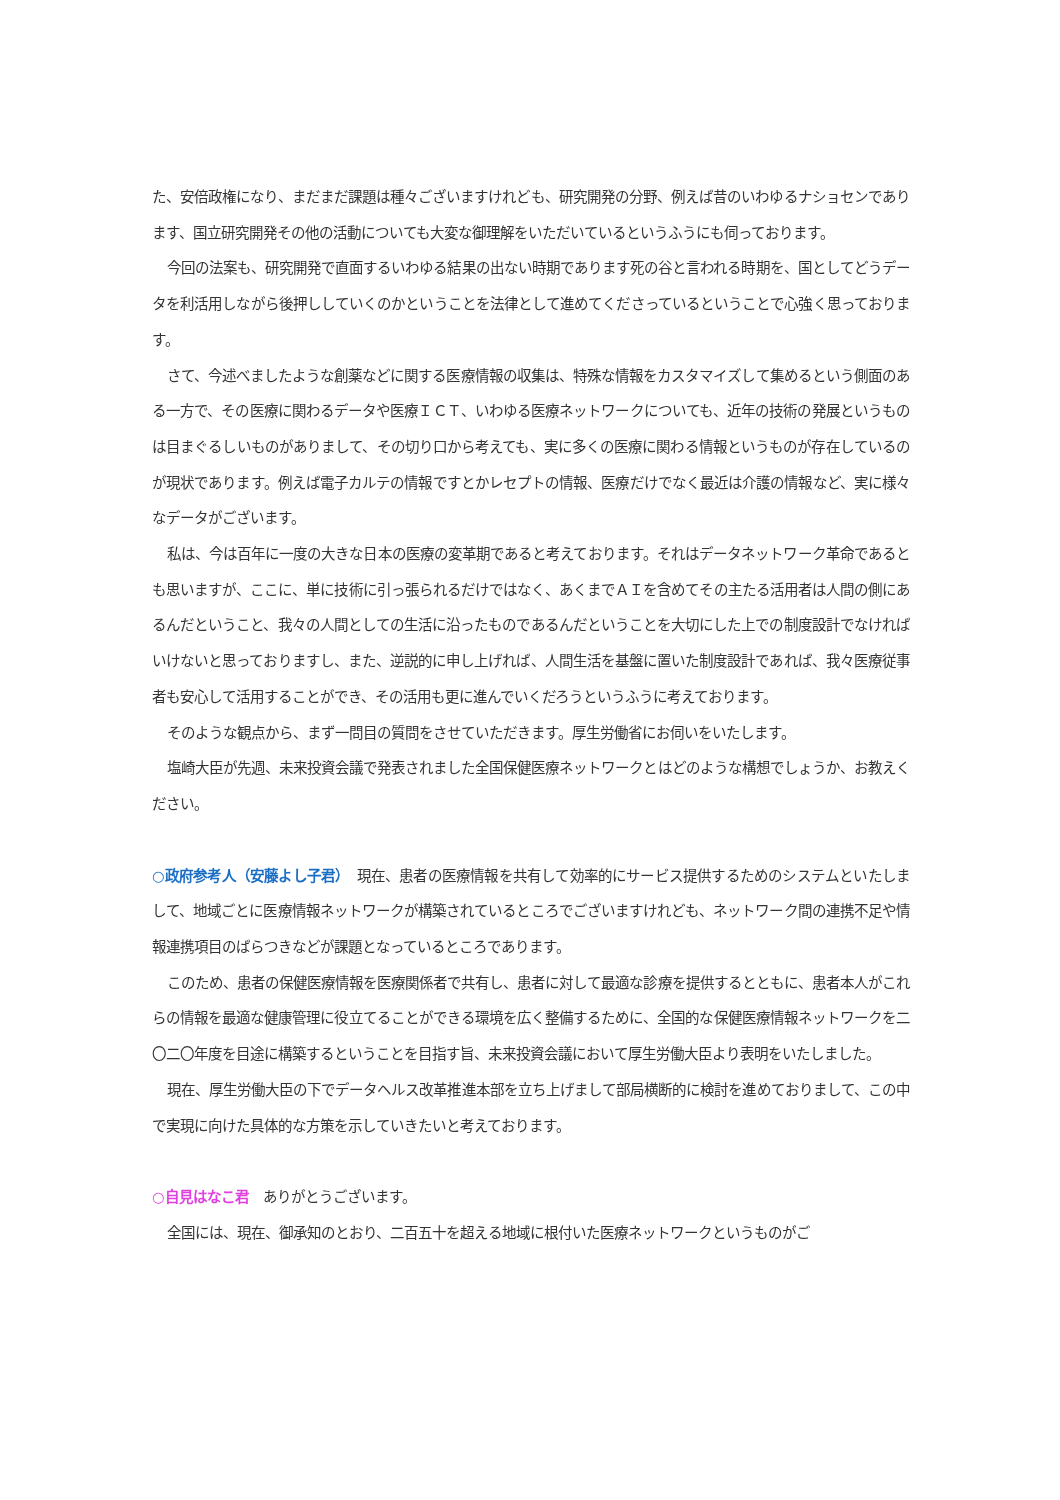た、安倍政権になり、まだまだ課題は種々ございますけれども、研究開発の分野、例えば昔のいわゆるナショセンであります、国立研究開発その他の活動についても大変な御理解をいただいているというふうにも伺っております。
今回の法案も、研究開発で直面するいわゆる結果の出ない時期であります死の谷と言われる時期を、国としてどうデータを利活用しながら後押ししていくのかということを法律として進めてくださっているということで心強く思っております。
さて、今述べましたような創薬などに関する医療情報の収集は、特殊な情報をカスタマイズして集めるという側面のある一方で、その医療に関わるデータや医療ＩＣＴ、いわゆる医療ネットワークについても、近年の技術の発展というものは目まぐるしいものがありまして、その切り口から考えても、実に多くの医療に関わる情報というものが存在しているのが現状であります。例えば電子カルテの情報ですとかレセプトの情報、医療だけでなく最近は介護の情報など、実に様々なデータがございます。
私は、今は百年に一度の大きな日本の医療の変革期であると考えております。それはデータネットワーク革命であるとも思いますが、ここに、単に技術に引っ張られるだけではなく、あくまでＡＩを含めてその主たる活用者は人間の側にあるんだということ、我々の人間としての生活に沿ったものであるんだということを大切にした上での制度設計でなければいけないと思っておりますし、また、逆説的に申し上げれば、人間生活を基盤に置いた制度設計であれば、我々医療従事者も安心して活用することができ、その活用も更に進んでいくだろうというふうに考えております。
そのような観点から、まず一問目の質問をさせていただきます。厚生労働省にお伺いをいたします。
塩崎大臣が先週、未来投資会議で発表されました全国保健医療ネットワークとはどのような構想でしょうか、お教えください。
○政府参考人（安藤よし子君）　現在、患者の医療情報を共有して効率的にサービス提供するためのシステムといたしまして、地域ごとに医療情報ネットワークが構築されているところでございますけれども、ネットワーク間の連携不足や情報連携項目のばらつきなどが課題となっているところであります。
このため、患者の保健医療情報を医療関係者で共有し、患者に対して最適な診療を提供するとともに、患者本人がこれらの情報を最適な健康管理に役立てることができる環境を広く整備するために、全国的な保健医療情報ネットワークを二〇二〇年度を目途に構築するということを目指す旨、未来投資会議において厚生労働大臣より表明をいたしました。
現在、厚生労働大臣の下でデータヘルス改革推進本部を立ち上げまして部局横断的に検討を進めておりまして、この中で実現に向けた具体的な方策を示していきたいと考えております。
○自見はなこ君　ありがとうございます。
全国には、現在、御承知のとおり、二百五十を超える地域に根付いた医療ネットワークというものがご